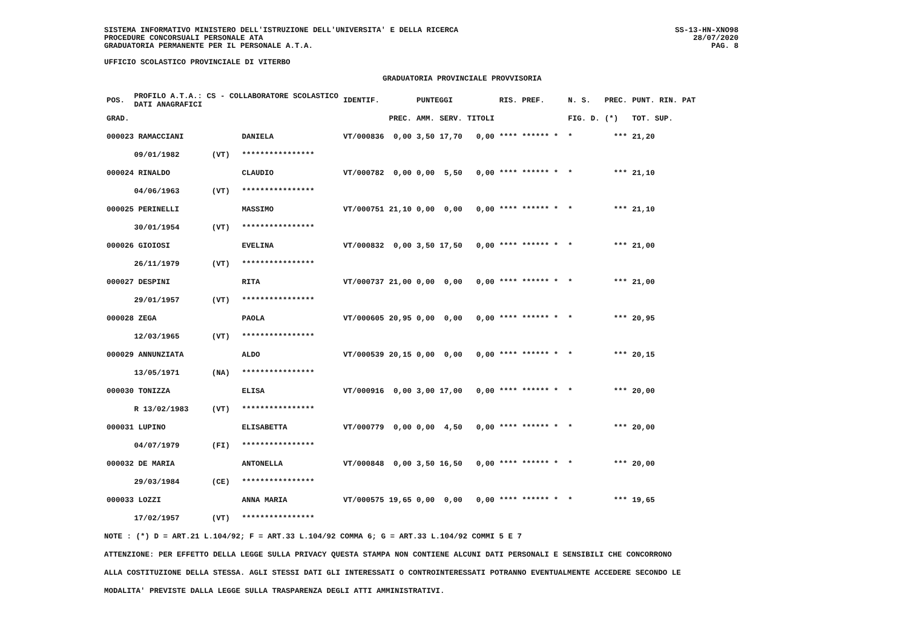SISTEMA INFORMATIVO MINISTERO DELL'ISTRUZIONE DELL'UNIVERSITA' E DELLA RICERCA
PROCEDURE CONCORSUALI PERSONALE ATA
GRADUATORIA PERMANENTE PER IL PERSONALE A.T.A.
UFFICIO SCOLASTICO PROVINCIALE DI VITERBO
GRADUATORIA PROVINCIALE PROVVISORIA
SS-13-HN-XNO98
28/07/2020
PAG. 8
| POS. | PROFILO A.T.A.: CS - COLLABORATORE SCOLASTICO DATI ANAGRAFICI | | | IDENTIF. | | PUNTEGGI | | | RIS. PREF. | | N. S. | PREC. | PUNT. RIN. PAT |
| --- | --- | --- | --- | --- | --- | --- | --- | --- | --- | --- | --- | --- | --- |
| GRAD. | | | | | PREC. | AMM. | SERV. | TITOLI | | | FIG. D. | (*) | TOT. SUP. |
| 000023 RAMACCIANI | | | DANIELA | VT/000836 | 0,00 | 3,50 | 17,70 | 0,00 | **** ****** * | | * | *** | 21,20 |
| | 09/01/1982 | (VT) | **************** | | | | | | | | | | |
| 000024 RINALDO | | | CLAUDIO | VT/000782 | 0,00 | 0,00 | 5,50 | 0,00 | **** ****** * | | * | *** | 21,10 |
| | 04/06/1963 | (VT) | **************** | | | | | | | | | | |
| 000025 PERINELLI | | | MASSIMO | VT/000751 | 21,10 | 0,00 | 0,00 | 0,00 | **** ****** * | | * | *** | 21,10 |
| | 30/01/1954 | (VT) | **************** | | | | | | | | | | |
| 000026 GIOIOSI | | | EVELINA | VT/000832 | 0,00 | 3,50 | 17,50 | 0,00 | **** ****** * | | * | *** | 21,00 |
| | 26/11/1979 | (VT) | **************** | | | | | | | | | | |
| 000027 DESPINI | | | RITA | VT/000737 | 21,00 | 0,00 | 0,00 | 0,00 | **** ****** * | | * | *** | 21,00 |
| | 29/01/1957 | (VT) | **************** | | | | | | | | | | |
| 000028 ZEGA | | | PAOLA | VT/000605 | 20,95 | 0,00 | 0,00 | 0,00 | **** ****** * | | * | *** | 20,95 |
| | 12/03/1965 | (VT) | **************** | | | | | | | | | | |
| 000029 ANNUNZIATA | | | ALDO | VT/000539 | 20,15 | 0,00 | 0,00 | 0,00 | **** ****** * | | * | *** | 20,15 |
| | 13/05/1971 | (NA) | **************** | | | | | | | | | | |
| 000030 TONIZZA | | | ELISA | VT/000916 | 0,00 | 3,00 | 17,00 | 0,00 | **** ****** * | | * | *** | 20,00 |
| | R 13/02/1983 | (VT) | **************** | | | | | | | | | | |
| 000031 LUPINO | | | ELISABETTA | VT/000779 | 0,00 | 0,00 | 4,50 | 0,00 | **** ****** * | | * | *** | 20,00 |
| | 04/07/1979 | (FI) | **************** | | | | | | | | | | |
| 000032 DE MARIA | | | ANTONELLA | VT/000848 | 0,00 | 3,50 | 16,50 | 0,00 | **** ****** * | | * | *** | 20,00 |
| | 29/03/1984 | (CE) | **************** | | | | | | | | | | |
| 000033 LOZZI | | | ANNA MARIA | VT/000575 | 19,65 | 0,00 | 0,00 | 0,00 | **** ****** * | | * | *** | 19,65 |
| | 17/02/1957 | (VT) | **************** | | | | | | | | | | |
NOTE : (*) D = ART.21 L.104/92; F = ART.33 L.104/92 COMMA 6; G = ART.33 L.104/92 COMMI 5 E 7
ATTENZIONE: PER EFFETTO DELLA LEGGE SULLA PRIVACY QUESTA STAMPA NON CONTIENE ALCUNI DATI PERSONALI E SENSIBILI CHE CONCORRONO
ALLA COSTITUZIONE DELLA STESSA. AGLI STESSI DATI GLI INTERESSATI O CONTROINTERESSATI POTRANNO EVENTUALMENTE ACCEDERE SECONDO LE
MODALITA' PREVISTE DALLA LEGGE SULLA TRASPARENZA DEGLI ATTI AMMINISTRATIVI.